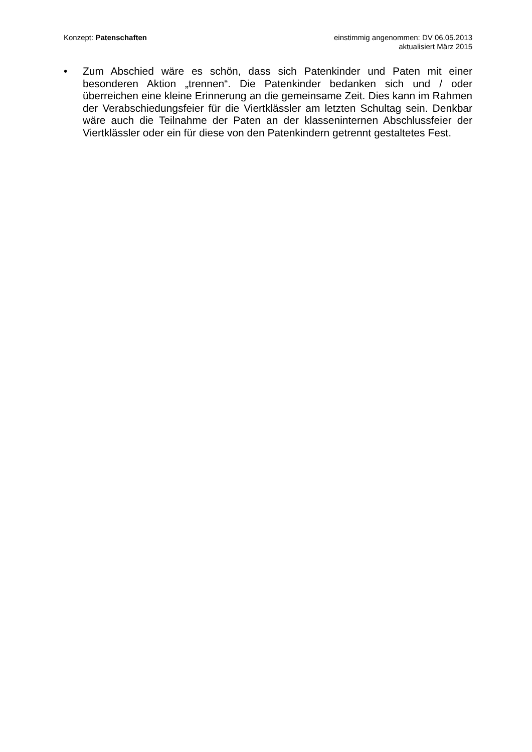Konzept: Patenschaften einstimmig angenommen: DV 06.05.2013
aktualisiert März 2015
• Zum Abschied wäre es schön, dass sich Patenkinder und Paten mit einer besonderen Aktion „trennen“. Die Patenkinder bedanken sich und / oder überreichen eine kleine Erinnerung an die gemeinsame Zeit. Dies kann im Rahmen der Verabschiedungsfeier für die Viertklässler am letzten Schultag sein. Denkbar wäre auch die Teilnahme der Paten an der klasseninternen Abschlussfeier der Viertklässler oder ein für diese von den Patenkindern getrennt gestaltetes Fest.